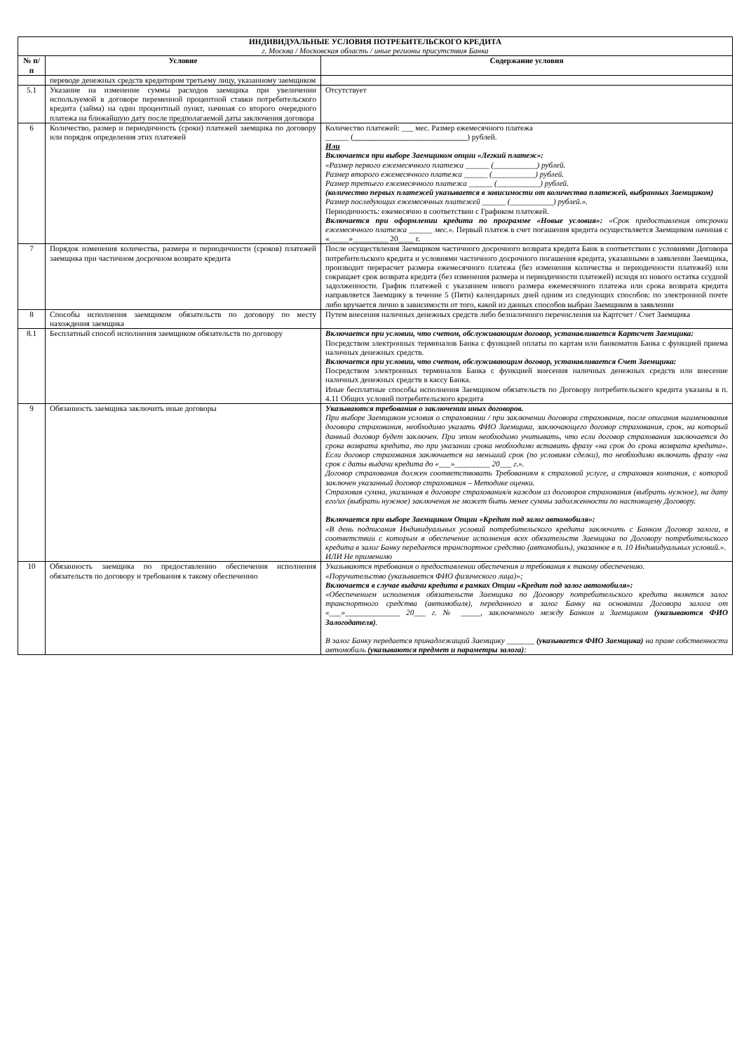| ИНДИВИДУАЛЬНЫЕ УСЛОВИЯ ПОТРЕБИТЕЛЬСКОГО КРЕДИТА г. Москва / Московская область / иные регионы присутствия Банка | | |
| № п/п | Условие | Содержание условия |
| | переводе денежных средств кредитором третьему лицу, указанному заемщиком | |
| 5.1 | Указание на изменение суммы расходов заемщика при увеличении используемой в договоре переменной процентной ставки потребительского кредита (займа) на один процентный пункт, начиная со второго очередного платежа на ближайшую дату после предполагаемой даты заключения договора | Отсутствует |
| 6 | Количество, размер и периодичность (сроки) платежей заемщика по договору или порядок определения этих платежей | Количество платежей: ___ мес. Размер ежемесячного платежа ______ ( _____________________________ ) рублей. Или Включается при выборе Заемщиком опции «Легкий платеж»: «Размер первого ежемесячного платежа ______ (___________) рублей. Размер второго ежемесячного платежа ______ (___________) рублей. Размер третьего ежемесячного платежа ______ (___________) рублей. (количество первых платежей указывается в зависимости от количества платежей, выбранных Заемщиком) Размер последующих ежемесячных платежей ______ (___________) рублей.». Периодичность: ежемесячно в соответствии с Графиком платежей. Включается при оформлении кредита по программе «Новые условия»: «Срок предоставления отсрочки ежемесячного платежа ______ мес.». Первый платеж в счет погашения кредита осуществляется Заемщиком начиная с «_____»_________ 20____ г. |
| 7 | Порядок изменения количества, размера и периодичности (сроков) платежей заемщика при частичном досрочном возврате кредита | После осуществления Заемщиком частичного досрочного возврата кредита Банк в соответствии с условиями Договора потребительского кредита и условиями частичного досрочного погашения кредита, указанными в заявлении Заемщика, производит перерасчет размера ежемесячного платежа (без изменения количества и периодичности платежей) или сокращает срок возврата кредита (без изменения размера и периодичности платежей) исходя из нового остатка ссудной задолженности. График платежей с указанием нового размера ежемесячного платежа или срока возврата кредита направляется Заемщику в течение 5 (Пяти) календарных дней одним из следующих способов: по электронной почте либо вручается лично в зависимости от того, какой из данных способов выбран Заемщиком в заявлении |
| 8 | Способы исполнения заемщиком обязательств по договору по месту нахождения заемщика | Путем внесения наличных денежных средств либо безналичного перечисления на Картсчет / Счет Заемщика |
| 8.1 | Бесплатный способ исполнения заемщиком обязательств по договору | Включается при условии, что счетом, обслуживающим договор, устанавливается Картсчет Заемщика: Посредством электронных терминалов Банка с функцией оплаты по картам или банкоматов Банка с функцией приема наличных денежных средств. Включается при условии, что счетом, обслуживающим договор, устанавливается Счет Заемщика: Посредством электронных терминалов Банка с функцией внесения наличных денежных средств или внесение наличных денежных средств в кассу Банка. Иные бесплатные способы исполнения Заемщиком обязательств по Договору потребительского кредита указаны в п. 4.11 Общих условий потребительского кредита |
| 9 | Обязанность заемщика заключить иные договоры | Указываются требования о заключении иных договоров. При выборе Заемщиком условия о страховании / при заключении договора страхования, после описания наименования договора страхования, необходимо указать ФИО Заемщика, заключающего договор страхования, срок, на который данный договор будет заключен. При этом необходимо учитывать, что если договор страхования заключается до срока возврата кредита, то при указании срока необходимо вставить фразу «на срок до срока возврата кредита». Если договор страхования заключается на меньший срок (по условиям сделки), то необходимо включить фразу «на срок с даты выдачи кредита до «___»_________ 20___ г.». Договор страхования должен соответствовать Требованиям к страховой услуге, а страховая компания, с которой заключен указанный договор страхования – Методике оценки. Страховая сумма, указанная в договоре страхования/в каждом из договоров страхования (выбрать нужное), на дату его/их (выбрать нужное) заключения не может быть менее суммы задолженности по настоящему Договору. Включается при выборе Заемщиком Опции «Кредит под залог автомобиля»: «В день подписания Индивидуальных условий потребительского кредита заключить с Банком Договор залога, в соответствии с которым в обеспечение исполнения всех обязательств Заемщика по Договору потребительского кредита в залог Банку передается транспортное средство (автомобиль), указанное в п. 10 Индивидуальных условий.». ИЛИ Не применимо |
| 10 | Обязанность заемщика по предоставлению обеспечения исполнения обязательств по договору и требования к такому обеспечению | Указываются требования о предоставлении обеспечения и требования к такому обеспечению. «Поручительство (указывается ФИО физического лица)»; Включается в случае выдачи кредита в рамках Опции «Кредит под залог автомобиля»: «Обеспечением исполнения обязательств Заемщика по Договору потребительского кредита является залог транспортного средства (автомобиля), переданного в залог Банку на основании Договора залога от «___»______________ 20___ г. № _____, заключенного между Банком и Заемщиком (указываются ФИО Залогодателя) . В залог Банку передается принадлежащий Заемщику _______ (указывается ФИО Заемщика) на праве собственности автомобиль (указываются предмет и параметры залога) : |